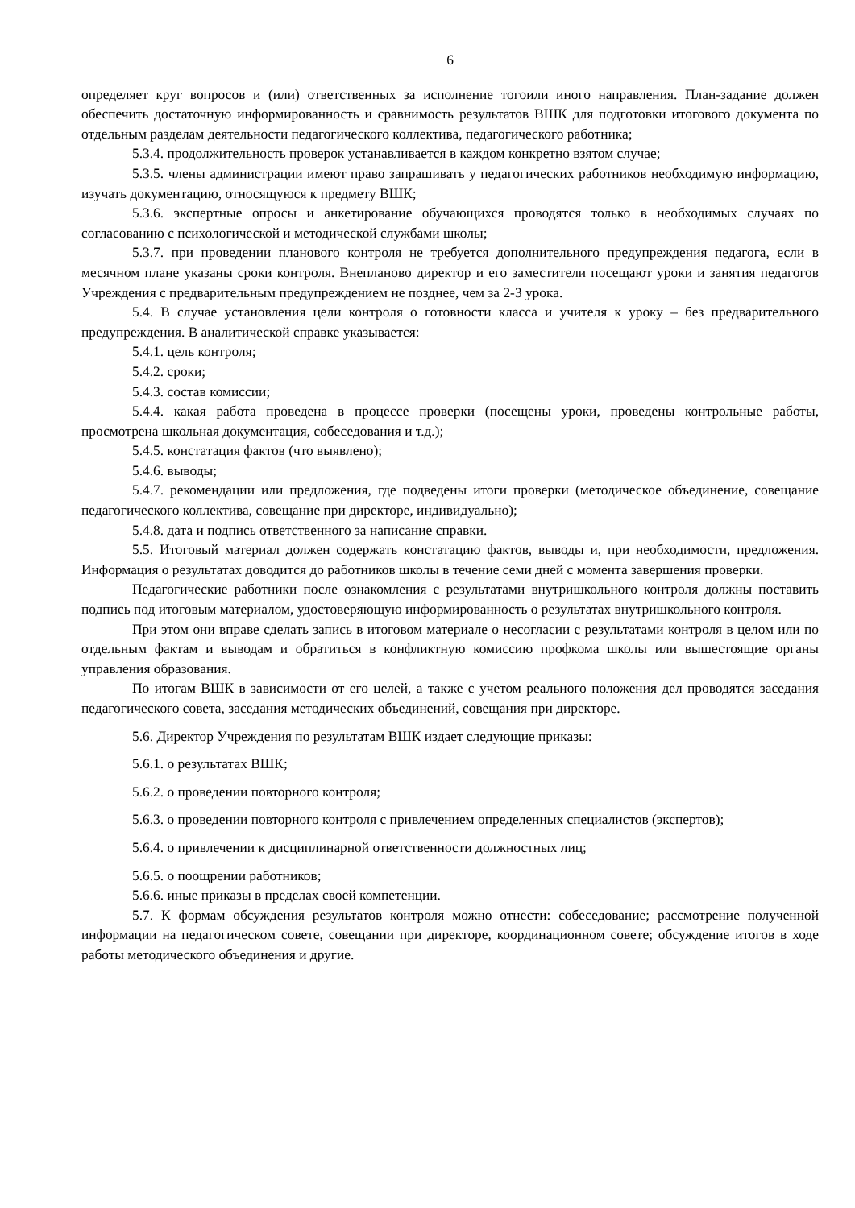6
определяет круг вопросов и (или) ответственных за исполнение тогоили иного направления. План-задание должен обеспечить достаточную информированность и сравнимость результатов ВШК для подготовки итогового документа по отдельным разделам деятельности педагогического коллектива, педагогического работника;
5.3.4. продолжительность проверок устанавливается в каждом конкретно взятом случае;
5.3.5. члены администрации имеют право запрашивать у педагогических работников необходимую информацию, изучать документацию, относящуюся к предмету ВШК;
5.3.6. экспертные опросы и анкетирование обучающихся проводятся только в необходимых случаях по согласованию с психологической и методической службами школы;
5.3.7. при проведении планового контроля не требуется дополнительного предупреждения педагога, если в месячном плане указаны сроки контроля. Внепланово директор и его заместители посещают уроки и занятия педагогов Учреждения с предварительным предупреждением не позднее, чем за 2-3 урока.
5.4. В случае установления цели контроля о готовности класса и учителя к уроку – без предварительного предупреждения. В аналитической справке указывается:
5.4.1. цель контроля;
5.4.2. сроки;
5.4.3. состав комиссии;
5.4.4. какая работа проведена в процессе проверки (посещены уроки, проведены контрольные работы, просмотрена школьная документация, собеседования и т.д.);
5.4.5. констатация фактов (что выявлено);
5.4.6. выводы;
5.4.7. рекомендации или предложения, где подведены итоги проверки (методическое объединение, совещание педагогического коллектива, совещание при директоре, индивидуально);
5.4.8. дата и подпись ответственного за написание справки.
5.5. Итоговый материал должен содержать констатацию фактов, выводы и, при необходимости, предложения. Информация о результатах доводится до работников школы в течение семи дней с момента завершения проверки.
Педагогические работники после ознакомления с результатами внутришкольного контроля должны поставить подпись под итоговым материалом, удостоверяющую информированность о результатах внутришкольного контроля.
При этом они вправе сделать запись в итоговом материале о несогласии с результатами контроля в целом или по отдельным фактам и выводам и обратиться в конфликтную комиссию профкома школы или вышестоящие органы управления образования.
По итогам ВШК в зависимости от его целей, а также с учетом реального положения дел проводятся заседания педагогического совета, заседания методических объединений, совещания при директоре.
5.6. Директор Учреждения по результатам ВШК издает следующие приказы:
5.6.1. о результатах ВШК;
5.6.2. о проведении повторного контроля;
5.6.3. о проведении повторного контроля с привлечением определенных специалистов (экспертов);
5.6.4. о привлечении к дисциплинарной ответственности должностных лиц;
5.6.5. о поощрении работников;
5.6.6. иные приказы в пределах своей компетенции.
5.7. К формам обсуждения результатов контроля можно отнести: собеседование; рассмотрение полученной информации на педагогическом совете, совещании при директоре, координационном совете; обсуждение итогов в ходе работы методического объединения и другие.